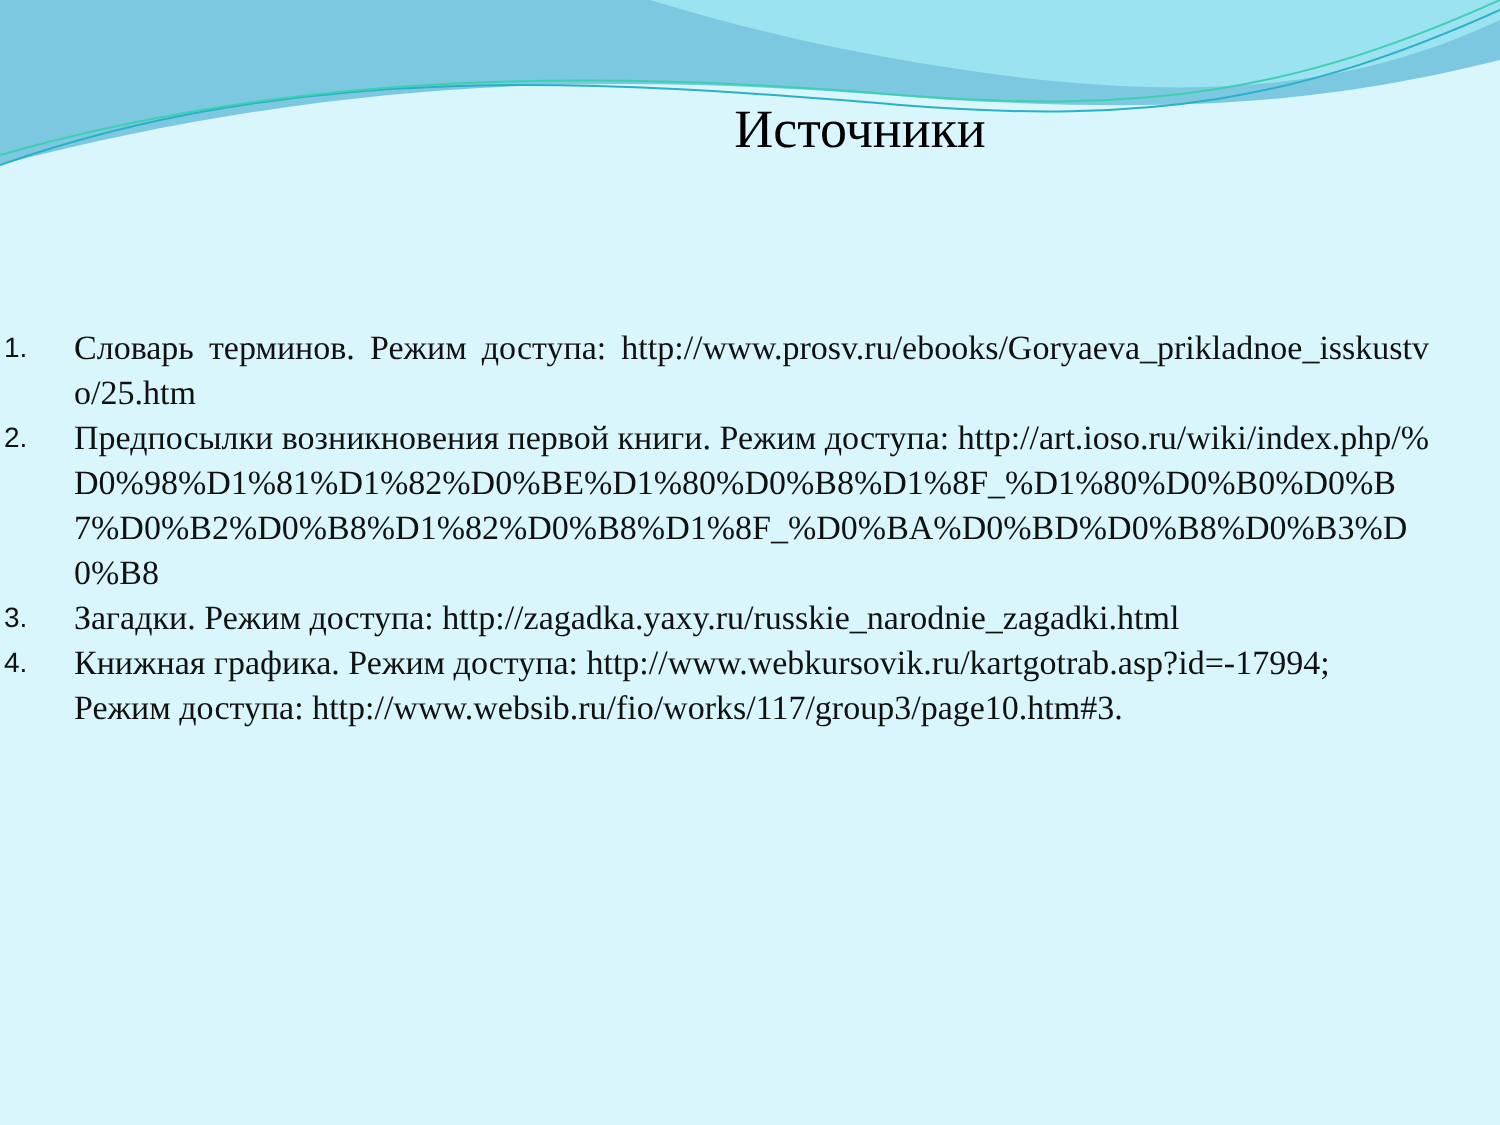Источники
1. Словарь терминов. Режим доступа: http://www.prosv.ru/ebooks/Goryaeva_prikladnoe_isskustvo/25.htm
2. Предпосылки возникновения первой книги. Режим доступа: http://art.ioso.ru/wiki/index.php/%D0%98%D1%81%D1%82%D0%BE%D1%80%D0%B8%D1%8F_%D1%80%D0%B0%D0%B7%D0%B2%D0%B8%D1%82%D0%B8%D1%8F_%D0%BA%D0%BD%D0%B8%D0%B3%D0%B8
3. Загадки. Режим доступа: http://zagadka.yaxy.ru/russkie_narodnie_zagadki.html
4. Книжная графика. Режим доступа: http://www.webkursovik.ru/kartgotrab.asp?id=-17994;
Режим доступа: http://www.websib.ru/fio/works/117/group3/page10.htm#3.